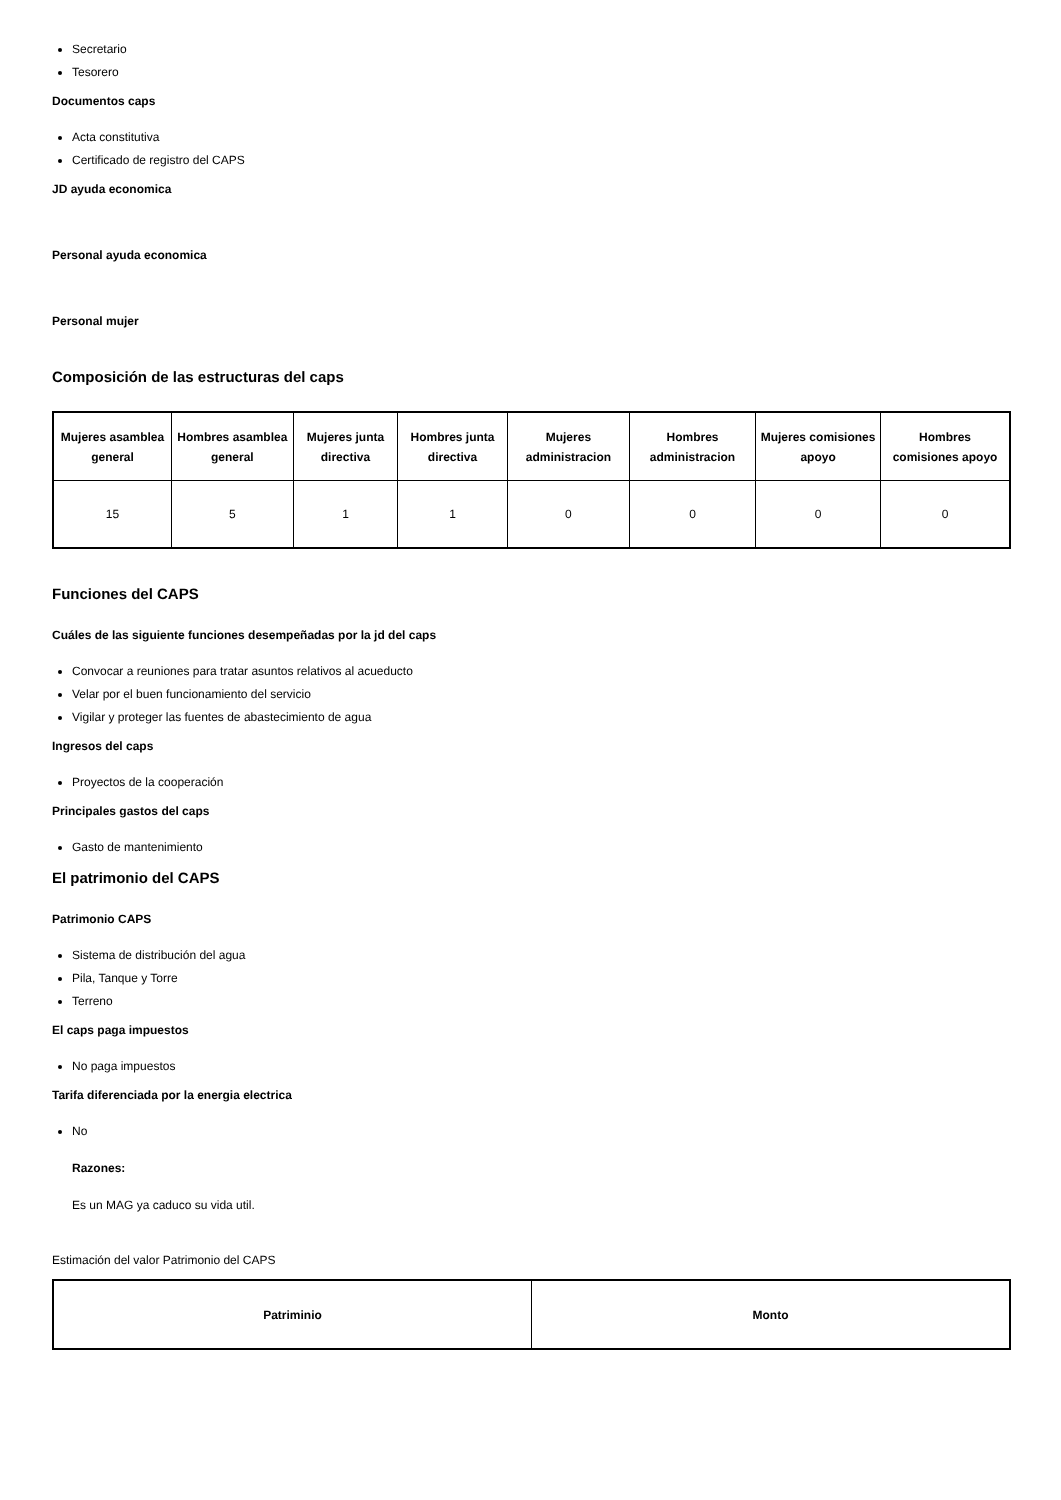Secretario
Tesorero
Documentos caps
Acta constitutiva
Certificado de registro del CAPS
JD ayuda economica
Personal ayuda economica
Personal mujer
Composición de las estructuras del caps
| Mujeres asamblea general | Hombres asamblea general | Mujeres junta directiva | Hombres junta directiva | Mujeres administracion | Hombres administracion | Mujeres comisiones apoyo | Hombres comisiones apoyo |
| --- | --- | --- | --- | --- | --- | --- | --- |
| 15 | 5 | 1 | 1 | 0 | 0 | 0 | 0 |
Funciones del CAPS
Cuáles de las siguiente funciones desempeñadas por la jd del caps
Convocar a reuniones para tratar asuntos relativos al acueducto
Velar por el buen funcionamiento del servicio
Vigilar y proteger las fuentes de abastecimiento de agua
Ingresos del caps
Proyectos de la cooperación
Principales gastos del caps
Gasto de mantenimiento
El patrimonio del CAPS
Patrimonio CAPS
Sistema de distribución del agua
Pila, Tanque y Torre
Terreno
El caps paga impuestos
No paga impuestos
Tarifa diferenciada por la energia electrica
No
Razones:
Es un MAG ya caduco su vida util.
Estimación del valor Patrimonio del CAPS
| Patriminio | Monto |
| --- | --- |